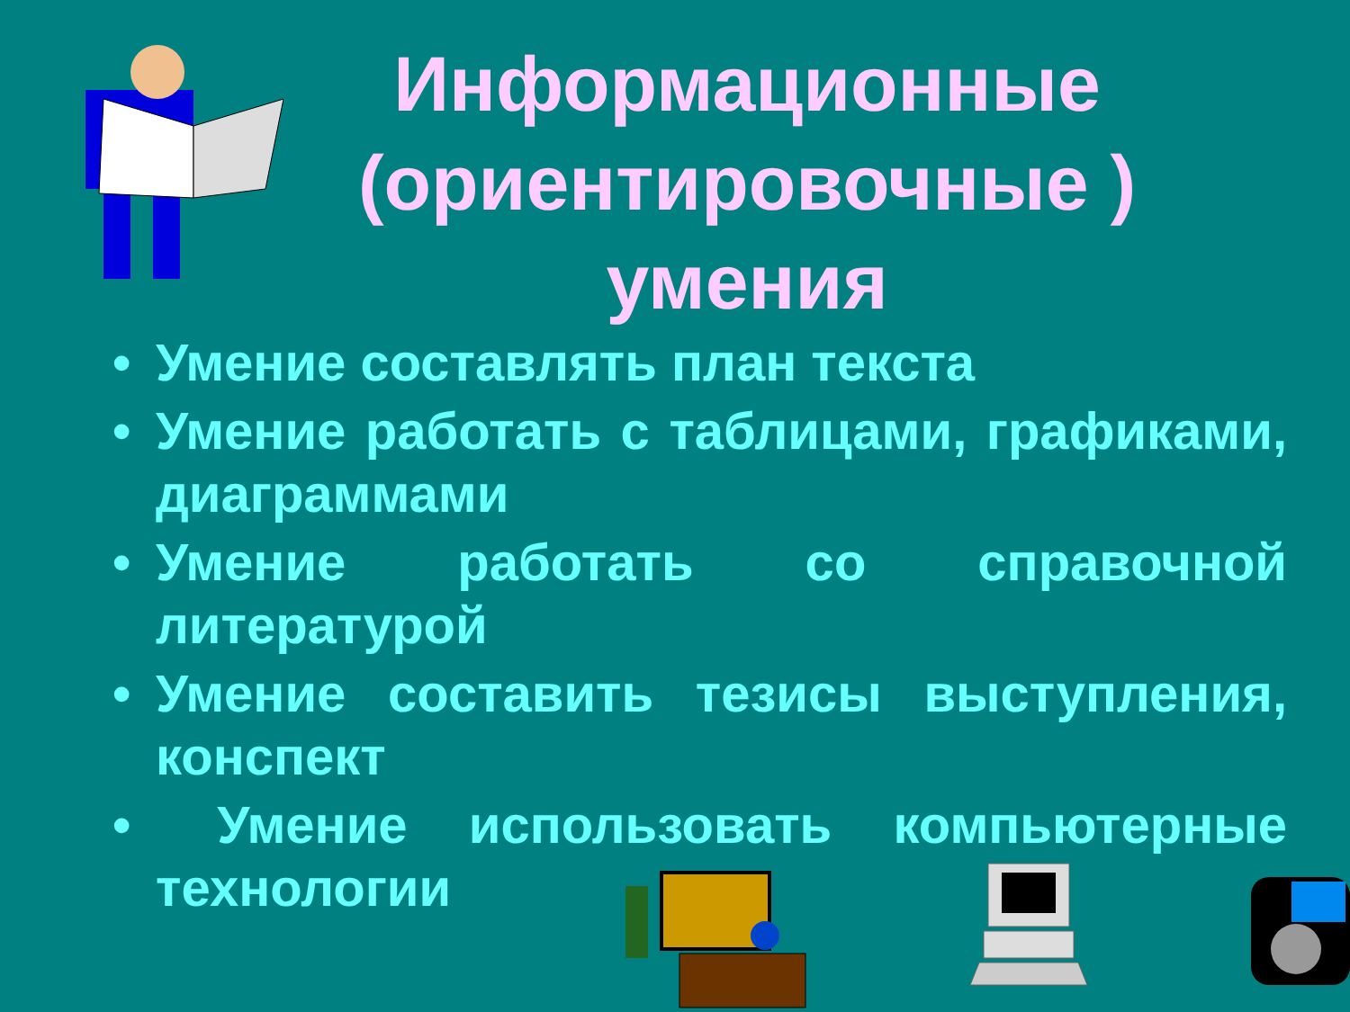Информационные (ориентировочные ) умения
• Умение составлять план текста
• Умение работать с таблицами, графиками, диаграммами
• Умение работать со справочной литературой
• Умение составить тезисы выступления, конспект
• Умение использовать компьютерные технологии